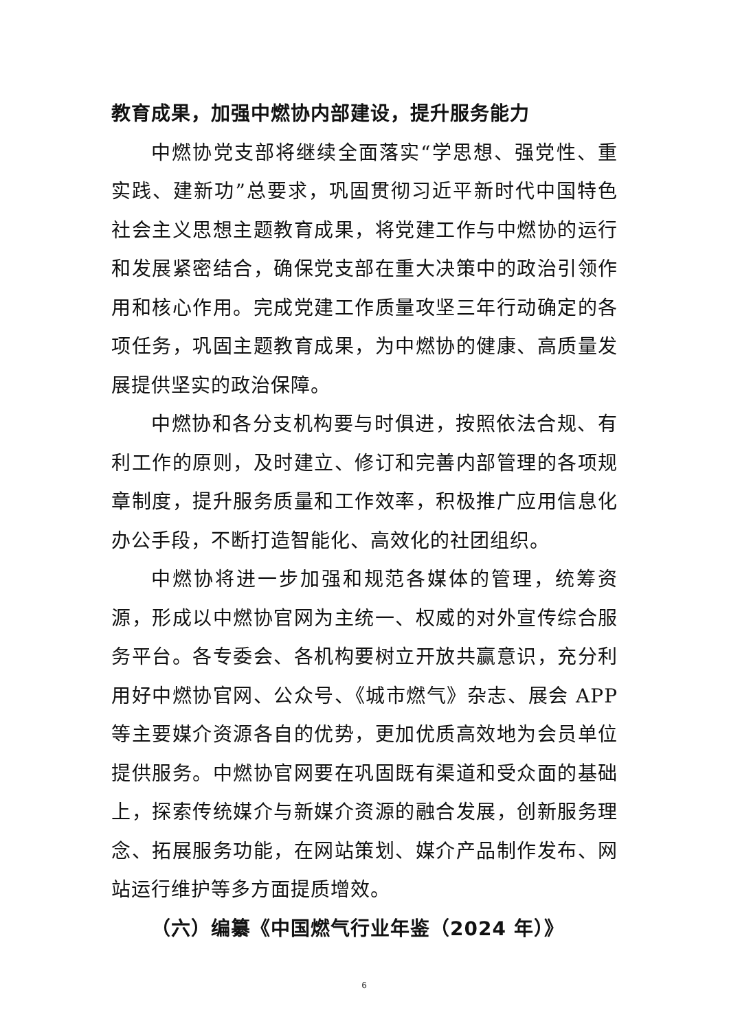教育成果，加强中燃协内部建设，提升服务能力
中燃协党支部将继续全面落实“学思想、强党性、重实践、建新功”总要求，巩固贯彻习近平新时代中国特色社会主义思想主题教育成果，将党建工作与中燃协的运行和发展紧密结合，确保党支部在重大决策中的政治引领作用和核心作用。完成党建工作质量攻坚三年行动确定的各项任务，巩固主题教育成果，为中燃协的健康、高质量发展提供坚实的政治保障。
中燃协和各分支机构要与时俱进，按照依法合规、有利工作的原则，及时建立、修订和完善内部管理的各项规章制度，提升服务质量和工作效率，积极推广应用信息化办公手段，不断打造智能化、高效化的社团组织。
中燃协将进一步加强和规范各媒体的管理，统筹资源，形成以中燃协官网为主统一、权威的对外宣传综合服务平台。各专委会、各机构要树立开放共赢意识，充分利用好中燃协官网、公众号、《城市燃气》杂志、展会 APP 等主要媒介资源各自的优势，更加优质高效地为会员单位提供服务。中燃协官网要在巩固既有渠道和受众面的基础上，探索传统媒介与新媒介资源的融合发展，创新服务理念、拓展服务功能，在网站策划、媒介产品制作发布、网站运行维护等多方面提质增效。
（六）编纂《中国燃气行业年鉴（2024 年）》
6